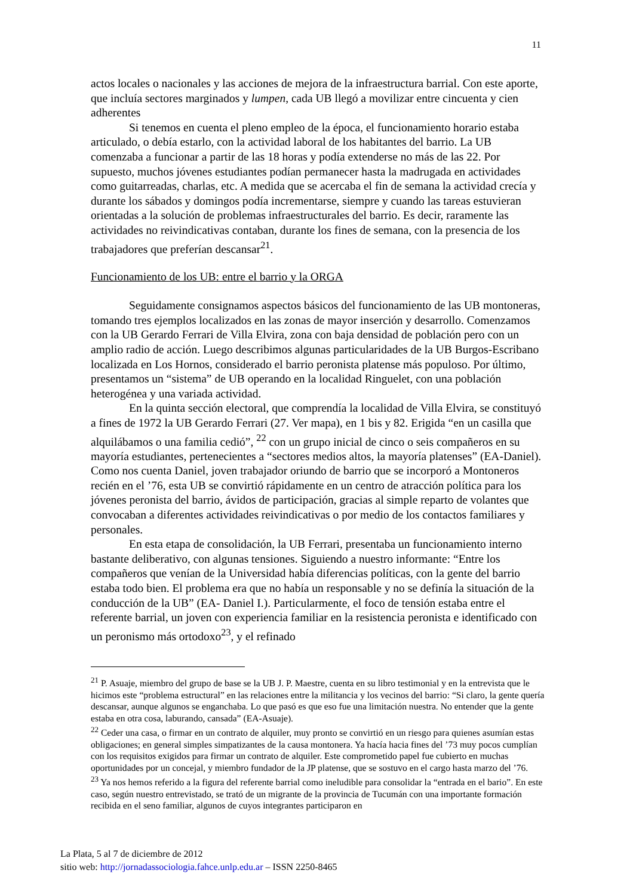11
actos locales o nacionales y las acciones de mejora de la infraestructura barrial. Con este aporte, que incluía sectores marginados y lumpen, cada UB llegó a movilizar entre cincuenta y cien adherentes
Si tenemos en cuenta el pleno empleo de la época, el funcionamiento horario estaba articulado, o debía estarlo, con la actividad laboral de los habitantes del barrio. La UB comenzaba a funcionar a partir de las 18 horas y podía extenderse no más de las 22. Por supuesto, muchos jóvenes estudiantes podían permanecer hasta la madrugada en actividades como guitarreadas, charlas, etc. A medida que se acercaba el fin de semana la actividad crecía y durante los sábados y domingos podía incrementarse, siempre y cuando las tareas estuvieran orientadas a la solución de problemas infraestructurales del barrio. Es decir, raramente las actividades no reivindicativas contaban, durante los fines de semana, con la presencia de los trabajadores que preferían descansar<sup>21</sup>.
Funcionamiento de los UB: entre el barrio y la ORGA
Seguidamente consignamos aspectos básicos del funcionamiento de las UB montoneras, tomando tres ejemplos localizados en las zonas de mayor inserción y desarrollo. Comenzamos con la UB Gerardo Ferrari de Villa Elvira, zona con baja densidad de población pero con un amplio radio de acción. Luego describimos algunas particularidades de la UB Burgos-Escribano localizada en Los Hornos, considerado el barrio peronista platense más populoso. Por último, presentamos un “sistema” de UB operando en la localidad Ringuelet, con una población heterogénea y una variada actividad.
En la quinta sección electoral, que comprendía la localidad de Villa Elvira, se constituyó a fines de 1972 la UB Gerardo Ferrari (27. Ver mapa), en 1 bis y 82. Erigida “en un casilla que alquilábamos o una familia cedió”, <sup>22</sup> con un grupo inicial de cinco o seis compañeros en su mayoría estudiantes, pertenecientes a “sectores medios altos, la mayoría platenses” (EA-Daniel). Como nos cuenta Daniel, joven trabajador oriundo de barrio que se incorporó a Montoneros recién en el ’76, esta UB se convirtió rápidamente en un centro de atracción política para los jóvenes peronista del barrio, ávidos de participación, gracias al simple reparto de volantes que convocaban a diferentes actividades reivindicativas o por medio de los contactos familiares y personales.
En esta etapa de consolidación, la UB Ferrari, presentaba un funcionamiento interno bastante deliberativo, con algunas tensiones. Siguiendo a nuestro informante: “Entre los compañeros que venían de la Universidad había diferencias políticas, con la gente del barrio estaba todo bien. El problema era que no había un responsable y no se definía la situación de la conducción de la UB” (EA- Daniel I.). Particularmente, el foco de tensión estaba entre el referente barrial, un joven con experiencia familiar en la resistencia peronista e identificado con un peronismo más ortodoxo<sup>23</sup>, y el refinado
<sup>21</sup> P. Asuaje, miembro del grupo de base se la UB J. P. Maestre, cuenta en su libro testimonial y en la entrevista que le hicimos este “problema estructural” en las relaciones entre la militancia y los vecinos del barrio: “Si claro, la gente quería descansar, aunque algunos se enganchaba. Lo que pasó es que eso fue una limitación nuestra. No entender que la gente estaba en otra cosa, laburando, cansada” (EA-Asuaje).
<sup>22</sup> Ceder una casa, o firmar en un contrato de alquiler, muy pronto se convirtió en un riesgo para quienes asumían estas obligaciones; en general simples simpatizantes de la causa montonera. Ya hacía hacia fines del ’73 muy pocos cumplían con los requisitos exigidos para firmar un contrato de alquiler. Este comprometido papel fue cubierto en muchas oportunidades por un concejal, y miembro fundador de la JP platense, que se sostuvo en el cargo hasta marzo del ’76.
<sup>23</sup> Ya nos hemos referido a la figura del referente barrial como ineludible para consolidar la “entrada en el bario”. En este caso, según nuestro entrevistado, se trató de un migrante de la provincia de Tucumán con una importante formación recibida en el seno familiar, algunos de cuyos integrantes participaron en
La Plata, 5 al 7 de diciembre de 2012
sitio web: http://jornadassociologia.fahce.unlp.edu.ar – ISSN 2250-8465